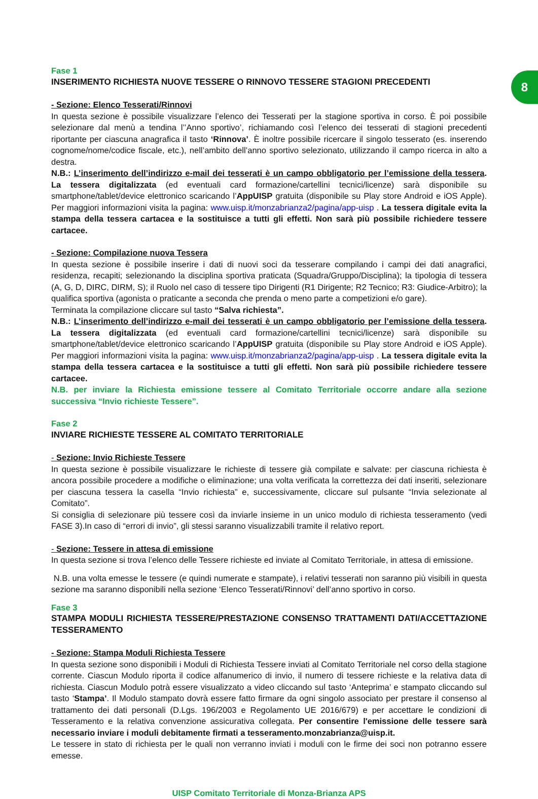8
Fase 1
INSERIMENTO RICHIESTA NUOVE TESSERE O RINNOVO TESSERE STAGIONI PRECEDENTI
- Sezione: Elenco Tesserati/Rinnovi
In questa sezione è possibile visualizzare l’elenco dei Tesserati per la stagione sportiva in corso. È poi possibile selezionare dal menù a tendina l’’Anno sportivo’, richiamando così l’elenco dei tesserati di stagioni precedenti riportante per ciascuna anagrafica il tasto ‘Rinnova’. È inoltre possibile ricercare il singolo tesserato (es. inserendo cognome/nome/codice fiscale, etc.), nell’ambito dell’anno sportivo selezionato, utilizzando il campo ricerca in alto a destra.
N.B.: L’inserimento dell’indirizzo e-mail dei tesserati è un campo obbligatorio per l’emissione della tessera. La tessera digitalizzata (ed eventuali card formazione/cartellini tecnici/licenze) sarà disponibile su smartphone/tablet/device elettronico scaricando l’AppUISP gratuita (disponibile su Play store Android e iOS Apple). Per maggiori informazioni visita la pagina: www.uisp.it/monzabrianza2/pagina/app-uisp . La tessera digitale evita la stampa della tessera cartacea e la sostituisce a tutti gli effetti. Non sarà più possibile richiedere tessere cartacee.
- Sezione: Compilazione nuova Tessera
In questa sezione è possibile inserire i dati di nuovi soci da tesserare compilando i campi dei dati anagrafici, residenza, recapiti; selezionando la disciplina sportiva praticata (Squadra/Gruppo/Disciplina); la tipologia di tessera (A, G, D, DIRC, DIRM, S); il Ruolo nel caso di tessere tipo Dirigenti (R1 Dirigente; R2 Tecnico; R3: Giudice-Arbitro); la qualifica sportiva (agonista o praticante a seconda che prenda o meno parte a competizioni e/o gare).
Terminata la compilazione cliccare sul tasto “Salva richiesta”.
N.B.: L’inserimento dell’indirizzo e-mail dei tesserati è un campo obbligatorio per l’emissione della tessera. La tessera digitalizzata (ed eventuali card formazione/cartellini tecnici/licenze) sarà disponibile su smartphone/tablet/device elettronico scaricando l’AppUISP gratuita (disponibile su Play store Android e iOS Apple). Per maggiori informazioni visita la pagina: www.uisp.it/monzabrianza2/pagina/app-uisp . La tessera digitale evita la stampa della tessera cartacea e la sostituisce a tutti gli effetti. Non sarà più possibile richiedere tessere cartacee.
N.B. per inviare la Richiesta emissione tessere al Comitato Territoriale occorre andare alla sezione successiva “Invio richieste Tessere”.
Fase 2
INVIARE RICHIESTE TESSERE AL COMITATO TERRITORIALE
- Sezione: Invio Richieste Tessere
In questa sezione è possibile visualizzare le richieste di tessere già compilate e salvate: per ciascuna richiesta è ancora possibile procedere a modifiche o eliminazione; una volta verificata la correttezza dei dati inseriti, selezionare per ciascuna tessera la casella “Invio richiesta” e, successivamente, cliccare sul pulsante “Invia selezionate al Comitato”.
Si consiglia di selezionare più tessere così da inviarle insieme in un unico modulo di richiesta tesseramento (vedi FASE 3).In caso di “errori di invio”, gli stessi saranno visualizzabili tramite il relativo report.
- Sezione: Tessere in attesa di emissione
In questa sezione si trova l’elenco delle Tessere richieste ed inviate al Comitato Territoriale, in attesa di emissione.
N.B. una volta emesse le tessere (e quindi numerate e stampate), i relativi tesserati non saranno più visibili in questa sezione ma saranno disponibili nella sezione ‘Elenco Tesserati/Rinnovi’ dell’anno sportivo in corso.
Fase 3
STAMPA MODULI RICHIESTA TESSERE/PRESTAZIONE CONSENSO TRATTAMENTI DATI/ACCETTAZIONE TESSERAMENTO
- Sezione: Stampa Moduli Richiesta Tessere
In questa sezione sono disponibili i Moduli di Richiesta Tessere inviati al Comitato Territoriale nel corso della stagione corrente. Ciascun Modulo riporta il codice alfanumerico di invio, il numero di tessere richieste e la relativa data di richiesta. Ciascun Modulo potrà essere visualizzato a video cliccando sul tasto ‘Anteprima’ e stampato cliccando sul tasto ‘Stampa’. Il Modulo stampato dovrà essere fatto firmare da ogni singolo associato per prestare il consenso al trattamento dei dati personali (D.Lgs. 196/2003 e Regolamento UE 2016/679) e per accettare le condizioni di Tesseramento e la relativa convenzione assicurativa collegata. Per consentire l'emissione delle tessere sarà necessario inviare i moduli debitamente firmati a tesseramento.monzabrianza@uisp.it.
Le tessere in stato di richiesta per le quali non verranno inviati i moduli con le firme dei soci non potranno essere emesse.
UISP Comitato Territoriale di Monza-Brianza APS